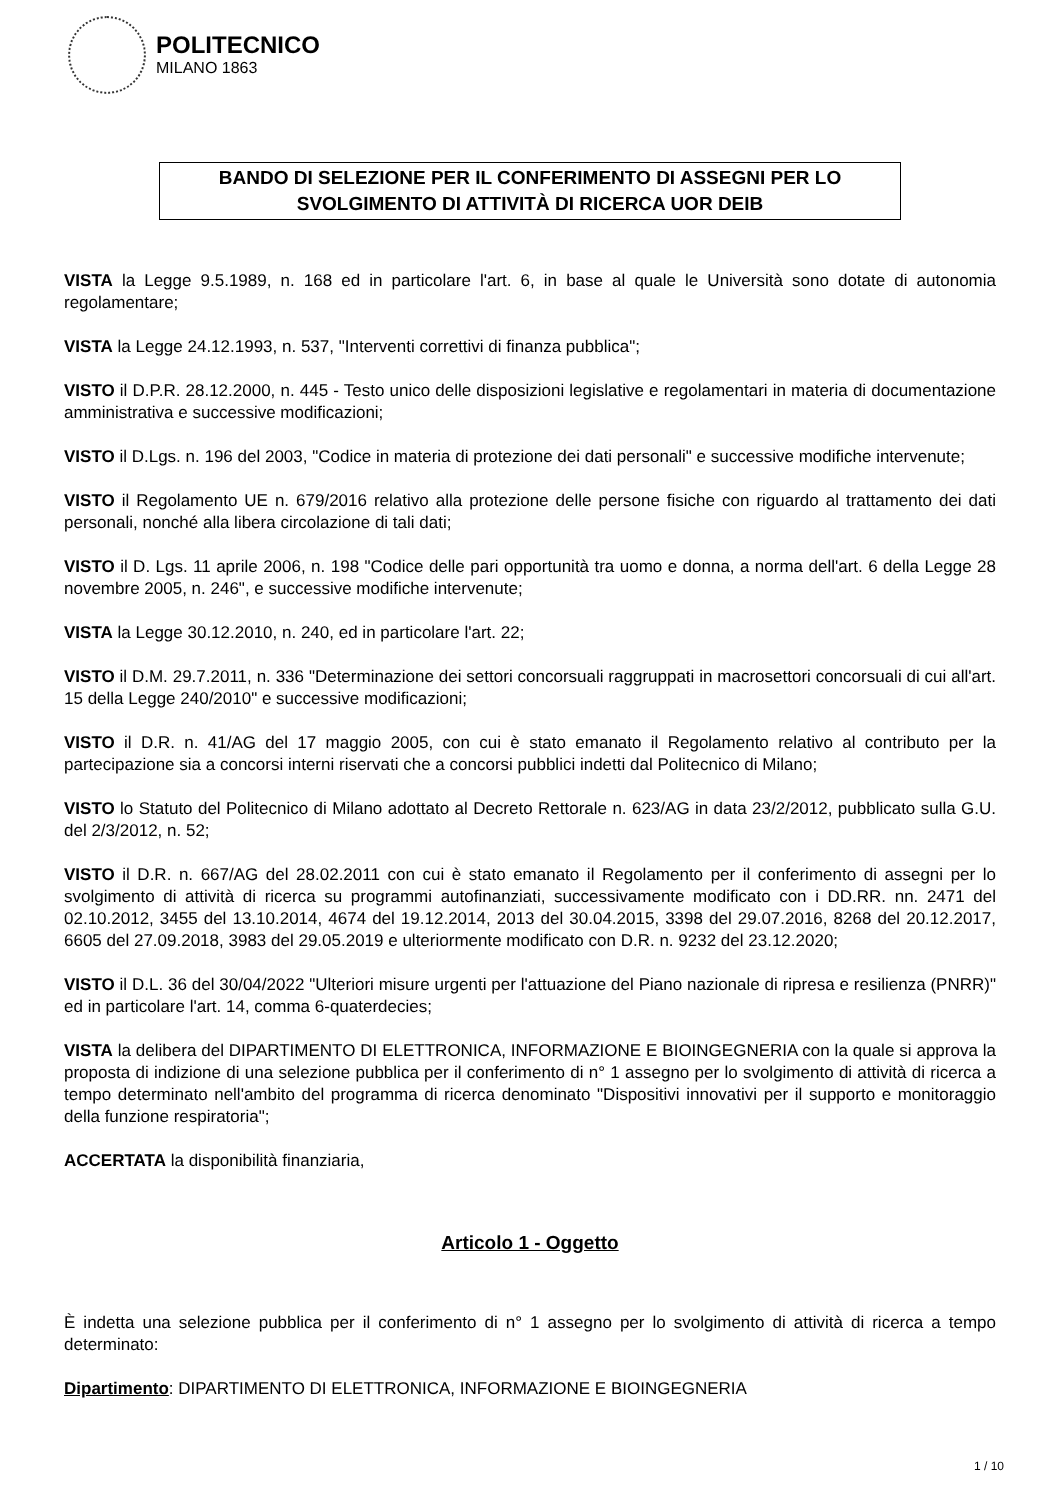POLITECNICO
MILANO 1863
BANDO DI SELEZIONE PER IL CONFERIMENTO DI ASSEGNI PER LO
SVOLGIMENTO DI ATTIVITÀ DI RICERCA UOR DEIB
VISTA la Legge 9.5.1989, n. 168 ed in particolare l'art. 6, in base al quale le Università sono dotate di autonomia regolamentare;
VISTA la Legge 24.12.1993, n. 537, "Interventi correttivi di finanza pubblica";
VISTO il D.P.R. 28.12.2000, n. 445 - Testo unico delle disposizioni legislative e regolamentari in materia di documentazione amministrativa e successive modificazioni;
VISTO il D.Lgs. n. 196 del 2003, "Codice in materia di protezione dei dati personali" e successive modifiche intervenute;
VISTO il Regolamento UE n. 679/2016 relativo alla protezione delle persone fisiche con riguardo al trattamento dei dati personali, nonché alla libera circolazione di tali dati;
VISTO il D. Lgs. 11 aprile 2006, n. 198 "Codice delle pari opportunità tra uomo e donna, a norma dell'art. 6 della Legge 28 novembre 2005, n. 246", e successive modifiche intervenute;
VISTA la Legge 30.12.2010, n. 240, ed in particolare l'art. 22;
VISTO il D.M. 29.7.2011, n. 336 "Determinazione dei settori concorsuali raggruppati in macrosettori concorsuali di cui all'art. 15 della Legge 240/2010" e successive modificazioni;
VISTO il D.R. n. 41/AG del 17 maggio 2005, con cui è stato emanato il Regolamento relativo al contributo per la partecipazione sia a concorsi interni riservati che a concorsi pubblici indetti dal Politecnico di Milano;
VISTO lo Statuto del Politecnico di Milano adottato al Decreto Rettorale n. 623/AG in data 23/2/2012, pubblicato sulla G.U. del 2/3/2012, n. 52;
VISTO il D.R. n. 667/AG del 28.02.2011 con cui è stato emanato il Regolamento per il conferimento di assegni per lo svolgimento di attività di ricerca su programmi autofinanziati, successivamente modificato con i DD.RR. nn. 2471 del 02.10.2012, 3455 del 13.10.2014, 4674 del 19.12.2014, 2013 del 30.04.2015, 3398 del 29.07.2016, 8268 del 20.12.2017, 6605 del 27.09.2018, 3983 del 29.05.2019 e ulteriormente modificato con D.R. n. 9232 del 23.12.2020;
VISTO il D.L. 36 del 30/04/2022 "Ulteriori misure urgenti per l'attuazione del Piano nazionale di ripresa e resilienza (PNRR)" ed in particolare l'art. 14, comma 6-quaterdecies;
VISTA la delibera del DIPARTIMENTO DI ELETTRONICA, INFORMAZIONE E BIOINGEGNERIA con la quale si approva la proposta di indizione di una selezione pubblica per il conferimento di n° 1 assegno per lo svolgimento di attività di ricerca a tempo determinato nell'ambito del programma di ricerca denominato "Dispositivi innovativi per il supporto e monitoraggio della funzione respiratoria";
ACCERTATA la disponibilità finanziaria,
Articolo 1 - Oggetto
È indetta una selezione pubblica per il conferimento di n° 1 assegno per lo svolgimento di attività di ricerca a tempo determinato:
Dipartimento: DIPARTIMENTO DI ELETTRONICA, INFORMAZIONE E BIOINGEGNERIA
1 / 10